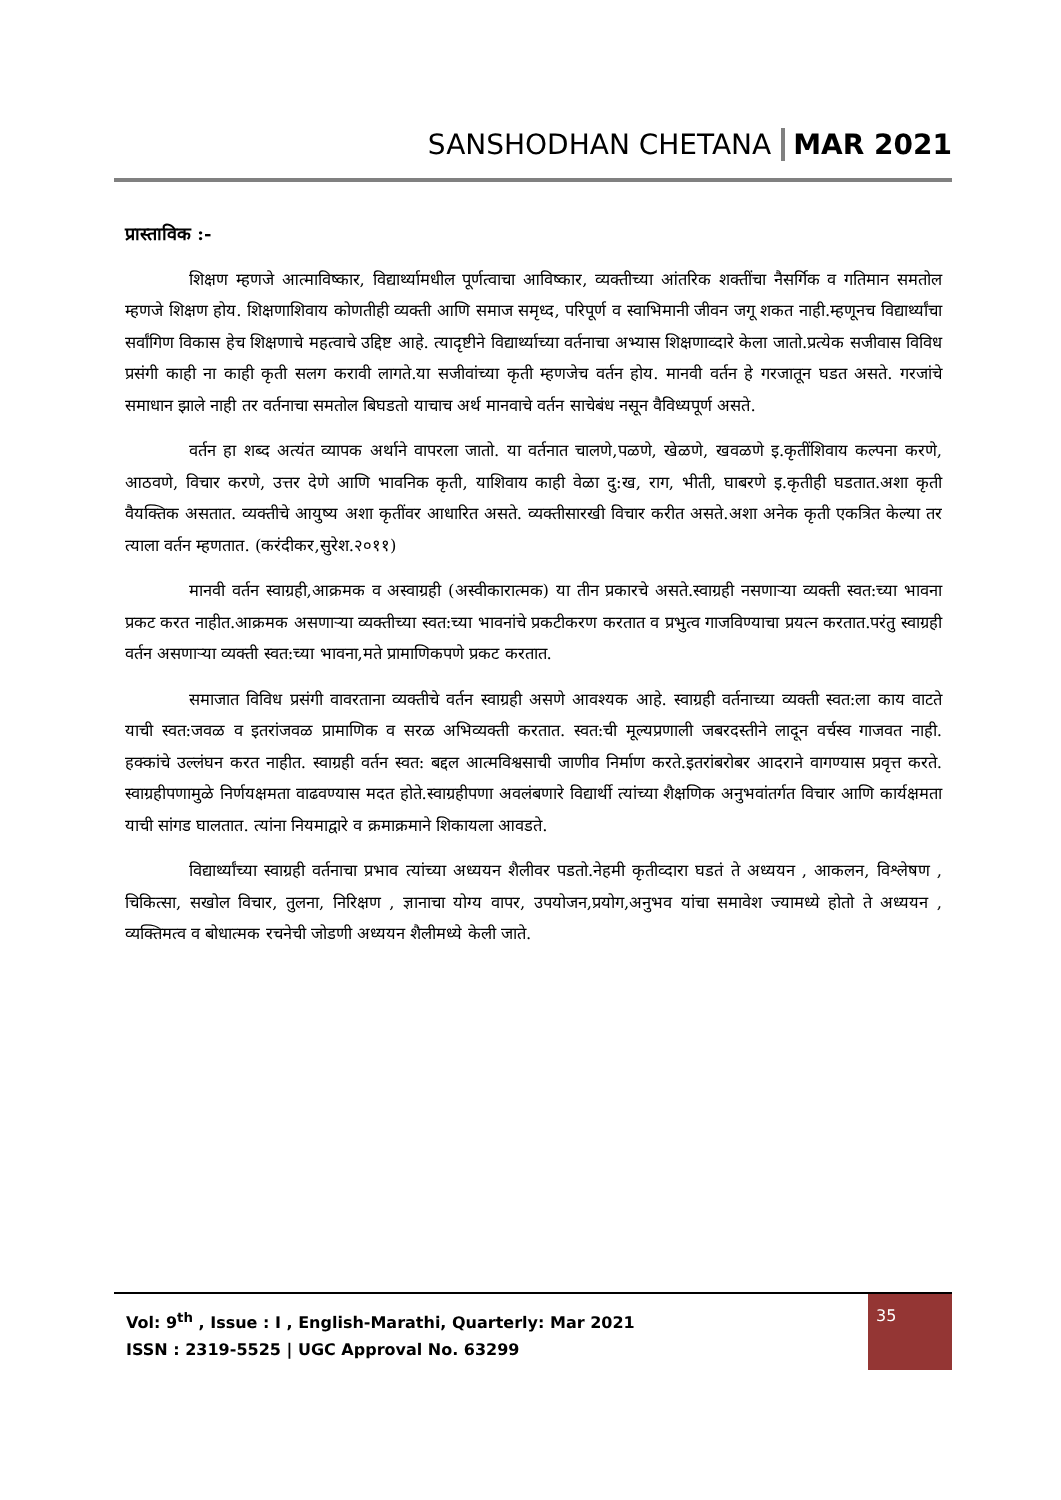SANSHODHAN CHETANA MAR 2021
प्रास्ताविक :-
शिक्षण म्हणजे आत्माविष्कार, विद्यार्थ्यामधील पूर्णत्वाचा आविष्कार, व्यक्तीच्या आंतरिक शक्तींचा नैसर्गिक व गतिमान समतोल म्हणजे शिक्षण होय. शिक्षणाशिवाय कोणतीही व्यक्ती आणि समाज समृध्द, परिपूर्ण व स्वाभिमानी जीवन जगू शकत नाही.म्हणूनच विद्यार्थ्यांचा सर्वांगिण विकास हेच शिक्षणाचे महत्वाचे उद्दिष्ट आहे. त्यादृष्टीने विद्यार्थ्याच्या वर्तनाचा अभ्यास शिक्षणाव्दारे केला जातो.प्रत्येक सजीवास विविध प्रसंगी काही ना काही कृती सलग करावी लागते.या सजीवांच्या कृती म्हणजेच वर्तन होय. मानवी वर्तन हे गरजातून घडत असते. गरजांचे समाधान झाले नाही तर वर्तनाचा समतोल बिघडतो याचाच अर्थ मानवाचे वर्तन साचेबंध नसून वैविध्यपूर्ण असते.
वर्तन हा शब्द अत्यंत व्यापक अर्थाने वापरला जातो. या वर्तनात चालणे,पळणे, खेळणे, खवळणे इ.कृतींशिवाय कल्पना करणे, आठवणे, विचार करणे, उत्तर देणे आणि भावनिक कृती, याशिवाय काही वेळा दु:ख, राग, भीती, घाबरणे इ.कृतीही घडतात.अशा कृती वैयक्तिक असतात. व्यक्तीचे आयुष्य अशा कृतींवर आधारित असते. व्यक्तीसारखी विचार करीत असते.अशा अनेक कृती एकत्रित केल्या तर त्याला वर्तन म्हणतात. (करंदीकर,सुरेश.२०११)
मानवी वर्तन स्वाग्रही,आक्रमक व अस्वाग्रही (अस्वीकारात्मक) या तीन प्रकारचे असते.स्वाग्रही नसणाऱ्या व्यक्ती स्वत:च्या भावना प्रकट करत नाहीत.आक्रमक असणाऱ्या व्यक्तीच्या स्वत:च्या भावनांचे प्रकटीकरण करतात व प्रभुत्व गाजविण्याचा प्रयत्न करतात.परंतु स्वाग्रही वर्तन असणाऱ्या व्यक्ती स्वत:च्या भावना,मते प्रामाणिकपणे प्रकट करतात.
समाजात विविध प्रसंगी वावरताना व्यक्तीचे वर्तन स्वाग्रही असणे आवश्यक आहे. स्वाग्रही वर्तनाच्या व्यक्ती स्वत:ला काय वाटते याची स्वत:जवळ व इतरांजवळ प्रामाणिक व सरळ अभिव्यक्ती करतात. स्वत:ची मूल्यप्रणाली जबरदस्तीने लादून वर्चस्व गाजवत नाही. हक्कांचे उल्लंघन करत नाहीत. स्वाग्रही वर्तन स्वत: बद्दल आत्मविश्वसाची जाणीव निर्माण करते.इतरांबरोबर आदराने वागण्यास प्रवृत्त करते. स्वाग्रहीपणामुळे निर्णयक्षमता वाढवण्यास मदत होते.स्वाग्रहीपणा अवलंबणारे विद्यार्थी त्यांच्या शैक्षणिक अनुभवांतर्गत विचार आणि कार्यक्षमता याची सांगड घालतात. त्यांना नियमाद्वारे व क्रमाक्रमाने शिकायला आवडते.
विद्यार्थ्यांच्या स्वाग्रही वर्तनाचा प्रभाव त्यांच्या अध्ययन शैलीवर पडतो.नेहमी कृतीव्दारा घडतं ते अध्ययन , आकलन, विश्लेषण , चिकित्सा, सखोल विचार, तुलना, निरिक्षण , ज्ञानाचा योग्य वापर, उपयोजन,प्रयोग,अनुभव यांचा समावेश ज्यामध्ये होतो ते अध्ययन , व्यक्तिमत्व व बोधात्मक रचनेची जोडणी अध्ययन शैलीमध्ये केली जाते.
Vol: 9<sup>th</sup> , Issue : I , English-Marathi, Quarterly: Mar 2021
ISSN : 2319-5525 | UGC Approval No. 63299
35